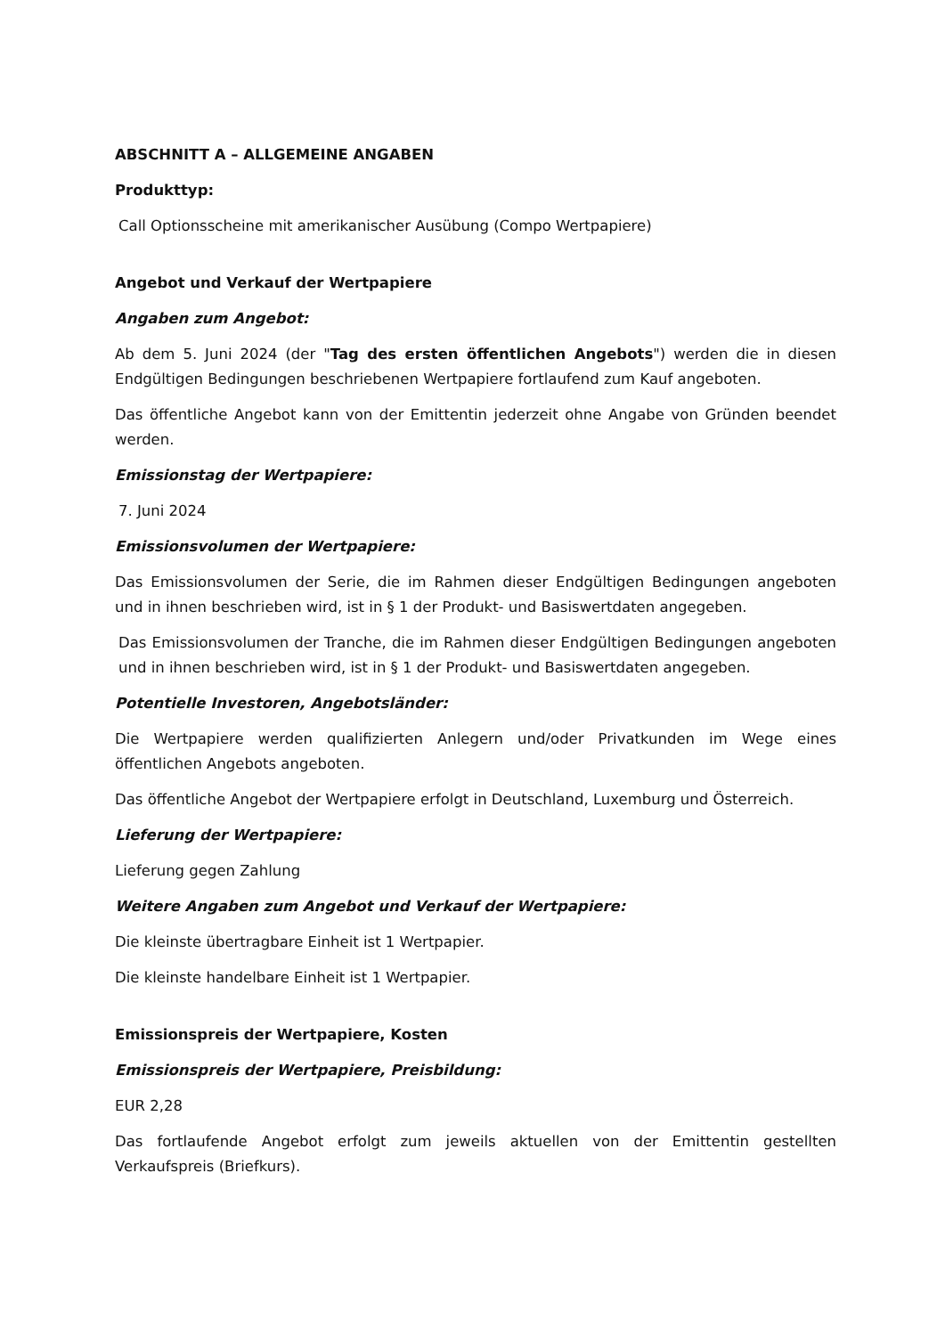ABSCHNITT A – ALLGEMEINE ANGABEN
Produkttyp:
Call Optionsscheine mit amerikanischer Ausübung (Compo Wertpapiere)
Angebot und Verkauf der Wertpapiere
Angaben zum Angebot:
Ab dem 5. Juni 2024 (der "Tag des ersten öffentlichen Angebots") werden die in diesen Endgültigen Bedingungen beschriebenen Wertpapiere fortlaufend zum Kauf angeboten.
Das öffentliche Angebot kann von der Emittentin jederzeit ohne Angabe von Gründen beendet werden.
Emissionstag der Wertpapiere:
7. Juni 2024
Emissionsvolumen der Wertpapiere:
Das Emissionsvolumen der Serie, die im Rahmen dieser Endgültigen Bedingungen angeboten und in ihnen beschrieben wird, ist in § 1 der Produkt- und Basiswertdaten angegeben.
Das Emissionsvolumen der Tranche, die im Rahmen dieser Endgültigen Bedingungen angeboten und in ihnen beschrieben wird, ist in § 1 der Produkt- und Basiswertdaten angegeben.
Potentielle Investoren, Angebotsländer:
Die Wertpapiere werden qualifizierten Anlegern und/oder Privatkunden im Wege eines öffentlichen Angebots angeboten.
Das öffentliche Angebot der Wertpapiere erfolgt in Deutschland, Luxemburg und Österreich.
Lieferung der Wertpapiere:
Lieferung gegen Zahlung
Weitere Angaben zum Angebot und Verkauf der Wertpapiere:
Die kleinste übertragbare Einheit ist 1 Wertpapier.
Die kleinste handelbare Einheit ist 1 Wertpapier.
Emissionspreis der Wertpapiere, Kosten
Emissionspreis der Wertpapiere, Preisbildung:
EUR 2,28
Das fortlaufende Angebot erfolgt zum jeweils aktuellen von der Emittentin gestellten Verkaufspreis (Briefkurs).